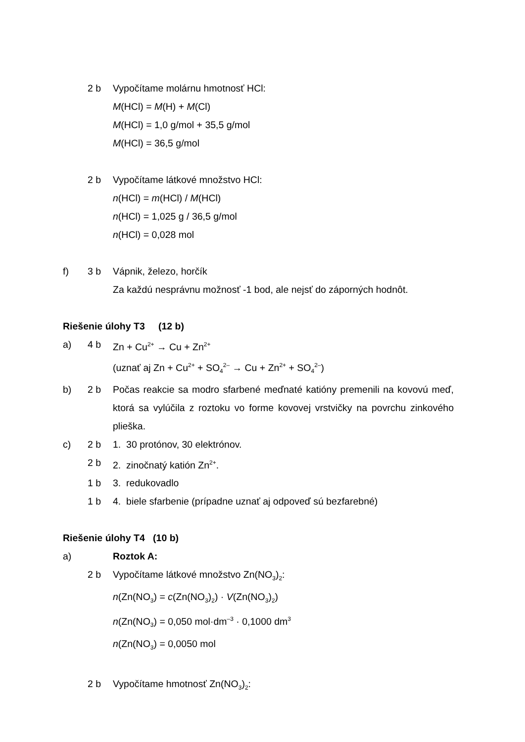2 b Vypočítame molárnu hmotnosť HCl:
M(HCl) = M(H) + M(Cl)
M(HCl) = 1,0 g/mol + 35,5 g/mol
M(HCl) = 36,5 g/mol
2 b Vypočítame látkové množstvo HCl:
n(HCl) = m(HCl) / M(HCl)
n(HCl) = 1,025 g / 36,5 g/mol
n(HCl) = 0,028 mol
f) 3 b Vápnik, železo, horčík
Za každú nesprávnu možnosť -1 bod, ale nejsť do záporných hodnôt.
Riešenie úlohy T3 (12 b)
a) 4 b Zn + Cu<sup>2+</sup> → Cu + Zn<sup>2+</sup>
(uznať aj Zn + Cu<sup>2+</sup> + SO<sub>4</sub><sup>2–</sup> → Cu + Zn<sup>2+</sup> + SO<sub>4</sub><sup>2–</sup>)
b) 2 b Počas reakcie sa modro sfarbené meďnaté katióny premenili na kovovú meď, ktorá sa vylúčila z roztoku vo forme kovovej vrstvičky na povrchu zinkového plieška.
c) 2 b 1. 30 protónov, 30 elektrónov.
2 b 2. zinočnatý katión Zn<sup>2+</sup>.
1 b 3. redukovadlo
1 b 4. biele sfarbenie (prípadne uznať aj odpoveď sú bezfarebné)
Riešenie úlohy T4 (10 b)
a) Roztok A:
2 b Vypočítame látkové množstvo Zn(NO<sub>3</sub>)<sub>2</sub>:
n(Zn(NO<sub>3</sub>) = c(Zn(NO<sub>3</sub>)<sub>2</sub>) · V(Zn(NO<sub>3</sub>)<sub>2</sub>)
n(Zn(NO<sub>3</sub>) = 0,050 mol·dm<sup>–3</sup> · 0,1000 dm<sup>3</sup>
n(Zn(NO<sub>3</sub>) = 0,0050 mol
2 b Vypočítame hmotnosť Zn(NO<sub>3</sub>)<sub>2</sub>: